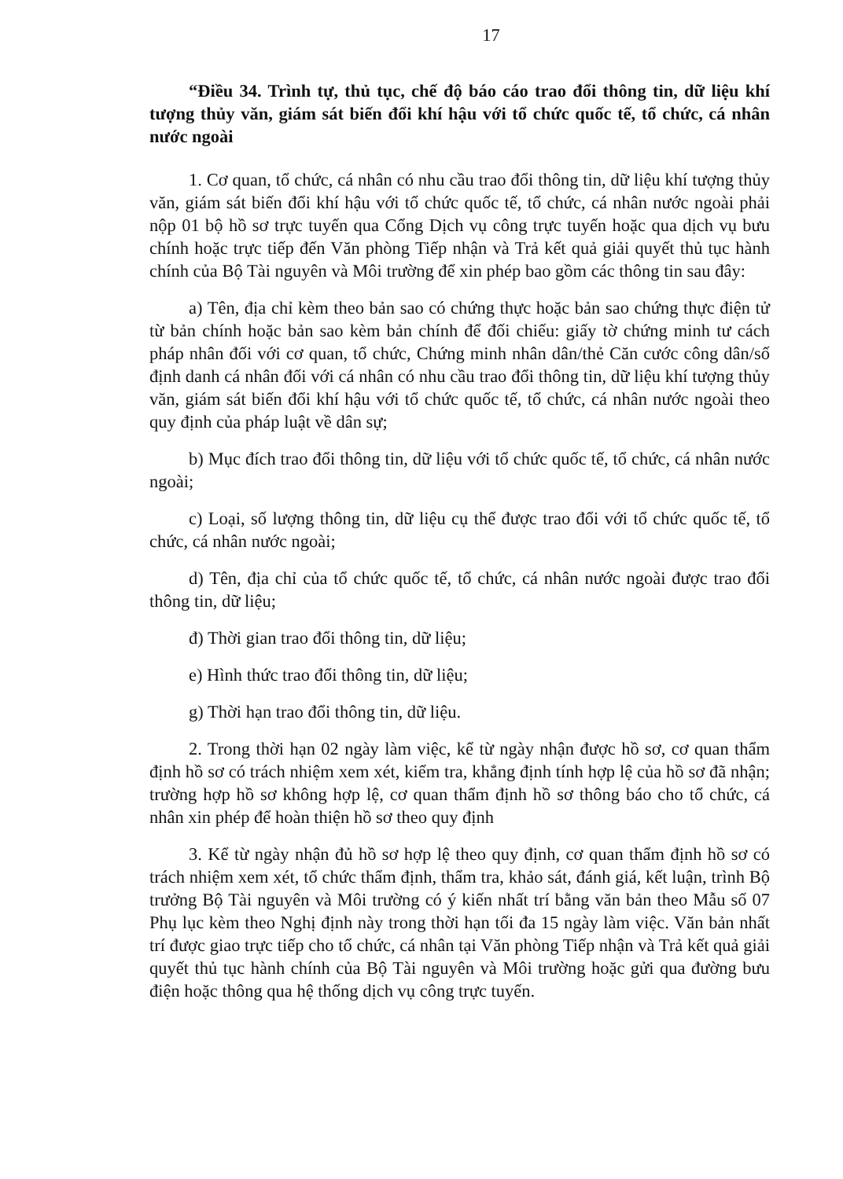17
“Điều 34. Trình tự, thủ tục, chế độ báo cáo trao đổi thông tin, dữ liệu khí tượng thủy văn, giám sát biến đổi khí hậu với tổ chức quốc tế, tổ chức, cá nhân nước ngoài
1. Cơ quan, tổ chức, cá nhân có nhu cầu trao đổi thông tin, dữ liệu khí tượng thủy văn, giám sát biến đổi khí hậu với tổ chức quốc tế, tổ chức, cá nhân nước ngoài phải nộp 01 bộ hồ sơ trực tuyến qua Cổng Dịch vụ công trực tuyến hoặc qua dịch vụ bưu chính hoặc trực tiếp đến Văn phòng Tiếp nhận và Trả kết quả giải quyết thủ tục hành chính của Bộ Tài nguyên và Môi trường để xin phép bao gồm các thông tin sau đây:
a) Tên, địa chỉ kèm theo bản sao có chứng thực hoặc bản sao chứng thực điện tử từ bản chính hoặc bản sao kèm bản chính để đối chiếu: giấy tờ chứng minh tư cách pháp nhân đối với cơ quan, tổ chức, Chứng minh nhân dân/thẻ Căn cước công dân/số định danh cá nhân đối với cá nhân có nhu cầu trao đổi thông tin, dữ liệu khí tượng thủy văn, giám sát biến đổi khí hậu với tổ chức quốc tế, tổ chức, cá nhân nước ngoài theo quy định của pháp luật về dân sự;
b) Mục đích trao đổi thông tin, dữ liệu với tổ chức quốc tế, tổ chức, cá nhân nước ngoài;
c) Loại, số lượng thông tin, dữ liệu cụ thể được trao đổi với tổ chức quốc tế, tổ chức, cá nhân nước ngoài;
d) Tên, địa chỉ của tổ chức quốc tế, tổ chức, cá nhân nước ngoài được trao đổi thông tin, dữ liệu;
đ) Thời gian trao đổi thông tin, dữ liệu;
e) Hình thức trao đổi thông tin, dữ liệu;
g) Thời hạn trao đổi thông tin, dữ liệu.
2. Trong thời hạn 02 ngày làm việc, kể từ ngày nhận được hồ sơ, cơ quan thẩm định hồ sơ có trách nhiệm xem xét, kiểm tra, khẳng định tính hợp lệ của hồ sơ đã nhận; trường hợp hồ sơ không hợp lệ, cơ quan thẩm định hồ sơ thông báo cho tổ chức, cá nhân xin phép để hoàn thiện hồ sơ theo quy định
3. Kể từ ngày nhận đủ hồ sơ hợp lệ theo quy định, cơ quan thẩm định hồ sơ có trách nhiệm xem xét, tổ chức thẩm định, thẩm tra, khảo sát, đánh giá, kết luận, trình Bộ trưởng Bộ Tài nguyên và Môi trường có ý kiến nhất trí bằng văn bản theo Mẫu số 07 Phụ lục kèm theo Nghị định này trong thời hạn tối đa 15 ngày làm việc. Văn bản nhất trí được giao trực tiếp cho tổ chức, cá nhân tại Văn phòng Tiếp nhận và Trả kết quả giải quyết thủ tục hành chính của Bộ Tài nguyên và Môi trường hoặc gửi qua đường bưu điện hoặc thông qua hệ thống dịch vụ công trực tuyến.